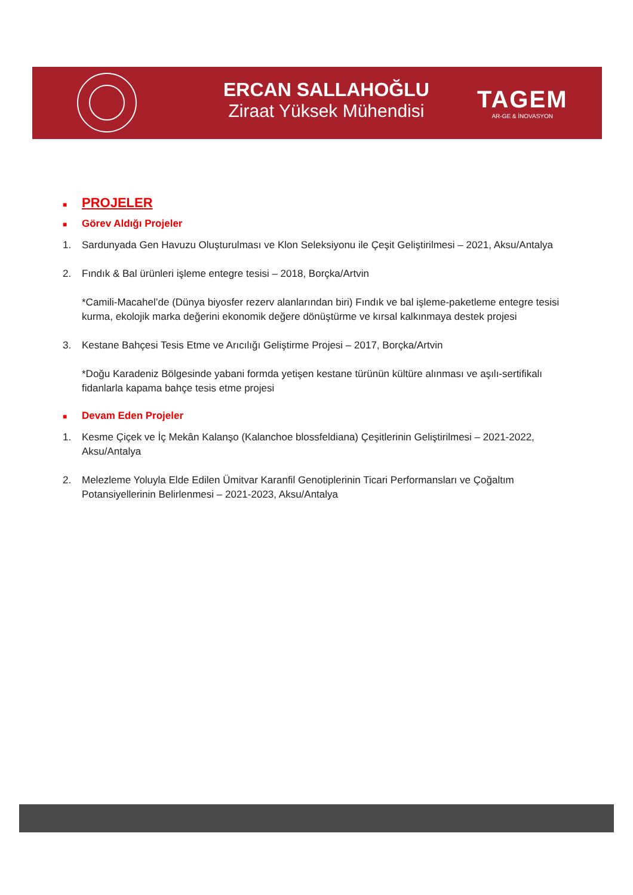ERCAN SALLAHOĞLU
Ziraat Yüksek Mühendisi
TAGEM
AR-GE & İNOVASYON
■ PROJELER
■ Görev Aldığı Projeler
1. Sardunyada Gen Havuzu Oluşturulması ve Klon Seleksiyonu ile Çeşit Geliştirilmesi – 2021, Aksu/Antalya
2. Fındık & Bal ürünleri işleme entegre tesisi – 2018, Borçka/Artvin
*Camili-Macahel’de (Dünya biyosfer rezerv alanlarından biri) Fındık ve bal işleme-paketleme entegre tesisi kurma, ekolojik marka değerini ekonomik değere dönüştürme ve kırsal kalkınmaya destek projesi
3. Kestane Bahçesi Tesis Etme ve Arıcılığı Geliştirme Projesi – 2017, Borçka/Artvin
*Doğu Karadeniz Bölgesinde yabani formda yetişen kestane türünün kültüre alınması ve aşılı-sertifikalı fidanlarla kapama bahçe tesis etme projesi
■ Devam Eden Projeler
1. Kesme Çiçek ve İç Mekân Kalanşo (Kalanchoe blossfeldiana) Çeşitlerinin Geliştirilmesi – 2021-2022, Aksu/Antalya
2. Melezleme Yoluyla Elde Edilen Ümitvar Karanfil Genotiplerinin Ticari Performansları ve Çoğaltım Potansiyellerinin Belirlenmesi – 2021-2023, Aksu/Antalya